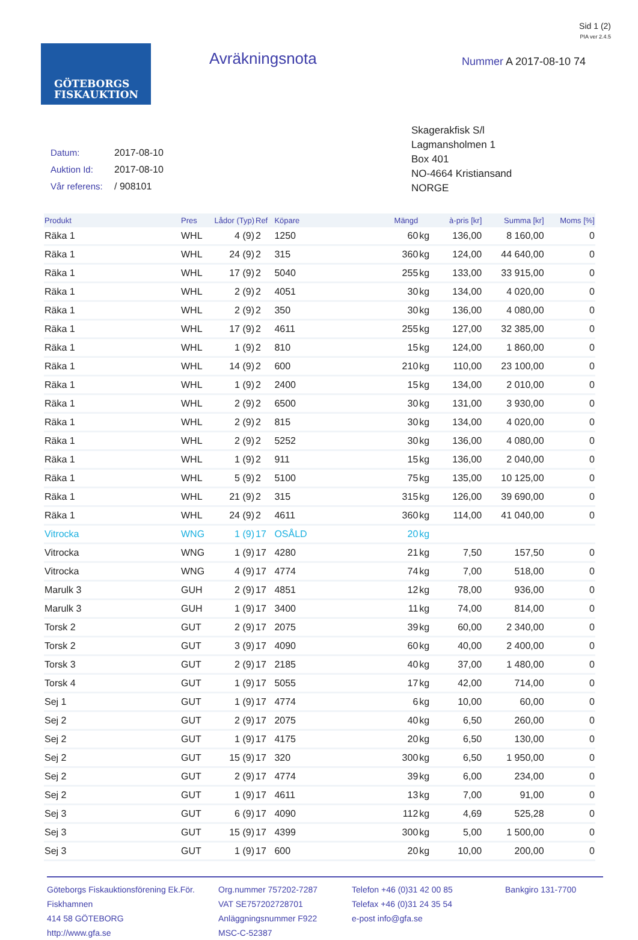Sid 1 (2)
PIA ver 2.4.5
GÖTEBORGS
FISKAUKTION
Avräkningsnota Nummer A 2017-08-10 74
Datum: 2017-08-10
Auktion Id: 2017-08-10
Vår referens: / 908101
Skagerakfisk S/l
Lagmansholmen 1
Box 401
NO-4664 Kristiansand
NORGE
| Produkt | Pres | Lådor (Typ) | Ref | Köpare | Mängd | | à-pris [kr] | Summa [kr] | Moms [%] |
| --- | --- | --- | --- | --- | --- | --- | --- | --- | --- |
| Räka 1 | WHL | 4 (9) | 2 | 1250 | 60 | kg | 136,00 | 8 160,00 | 0 |
| Räka 1 | WHL | 24 (9) | 2 | 315 | 360 | kg | 124,00 | 44 640,00 | 0 |
| Räka 1 | WHL | 17 (9) | 2 | 5040 | 255 | kg | 133,00 | 33 915,00 | 0 |
| Räka 1 | WHL | 2 (9) | 2 | 4051 | 30 | kg | 134,00 | 4 020,00 | 0 |
| Räka 1 | WHL | 2 (9) | 2 | 350 | 30 | kg | 136,00 | 4 080,00 | 0 |
| Räka 1 | WHL | 17 (9) | 2 | 4611 | 255 | kg | 127,00 | 32 385,00 | 0 |
| Räka 1 | WHL | 1 (9) | 2 | 810 | 15 | kg | 124,00 | 1 860,00 | 0 |
| Räka 1 | WHL | 14 (9) | 2 | 600 | 210 | kg | 110,00 | 23 100,00 | 0 |
| Räka 1 | WHL | 1 (9) | 2 | 2400 | 15 | kg | 134,00 | 2 010,00 | 0 |
| Räka 1 | WHL | 2 (9) | 2 | 6500 | 30 | kg | 131,00 | 3 930,00 | 0 |
| Räka 1 | WHL | 2 (9) | 2 | 815 | 30 | kg | 134,00 | 4 020,00 | 0 |
| Räka 1 | WHL | 2 (9) | 2 | 5252 | 30 | kg | 136,00 | 4 080,00 | 0 |
| Räka 1 | WHL | 1 (9) | 2 | 911 | 15 | kg | 136,00 | 2 040,00 | 0 |
| Räka 1 | WHL | 5 (9) | 2 | 5100 | 75 | kg | 135,00 | 10 125,00 | 0 |
| Räka 1 | WHL | 21 (9) | 2 | 315 | 315 | kg | 126,00 | 39 690,00 | 0 |
| Räka 1 | WHL | 24 (9) | 2 | 4611 | 360 | kg | 114,00 | 41 040,00 | 0 |
| Vitrocka | WNG | 1 (9) | 17 | OSÅLD | 20 | kg | | | |
| Vitrocka | WNG | 1 (9) | 17 | 4280 | 21 | kg | 7,50 | 157,50 | 0 |
| Vitrocka | WNG | 4 (9) | 17 | 4774 | 74 | kg | 7,00 | 518,00 | 0 |
| Marulk 3 | GUH | 2 (9) | 17 | 4851 | 12 | kg | 78,00 | 936,00 | 0 |
| Marulk 3 | GUH | 1 (9) | 17 | 3400 | 11 | kg | 74,00 | 814,00 | 0 |
| Torsk 2 | GUT | 2 (9) | 17 | 2075 | 39 | kg | 60,00 | 2 340,00 | 0 |
| Torsk 2 | GUT | 3 (9) | 17 | 4090 | 60 | kg | 40,00 | 2 400,00 | 0 |
| Torsk 3 | GUT | 2 (9) | 17 | 2185 | 40 | kg | 37,00 | 1 480,00 | 0 |
| Torsk 4 | GUT | 1 (9) | 17 | 5055 | 17 | kg | 42,00 | 714,00 | 0 |
| Sej 1 | GUT | 1 (9) | 17 | 4774 | 6 | kg | 10,00 | 60,00 | 0 |
| Sej 2 | GUT | 2 (9) | 17 | 2075 | 40 | kg | 6,50 | 260,00 | 0 |
| Sej 2 | GUT | 1 (9) | 17 | 4175 | 20 | kg | 6,50 | 130,00 | 0 |
| Sej 2 | GUT | 15 (9) | 17 | 320 | 300 | kg | 6,50 | 1 950,00 | 0 |
| Sej 2 | GUT | 2 (9) | 17 | 4774 | 39 | kg | 6,00 | 234,00 | 0 |
| Sej 2 | GUT | 1 (9) | 17 | 4611 | 13 | kg | 7,00 | 91,00 | 0 |
| Sej 3 | GUT | 6 (9) | 17 | 4090 | 112 | kg | 4,69 | 525,28 | 0 |
| Sej 3 | GUT | 15 (9) | 17 | 4399 | 300 | kg | 5,00 | 1 500,00 | 0 |
| Sej 3 | GUT | 1 (9) | 17 | 600 | 20 | kg | 10,00 | 200,00 | 0 |
Göteborgs Fiskauktionsförening Ek.För.
Fiskhamnen
414 58 GÖTEBORG
http://www.gfa.se
Org.nummer 757202-7287
VAT SE757202728701
Anläggningsnummer F922
MSC-C-52387
Telefon +46 (0)31 42 00 85
Telefax +46 (0)31 24 35 54
e-post info@gfa.se
Bankgiro 131-7700